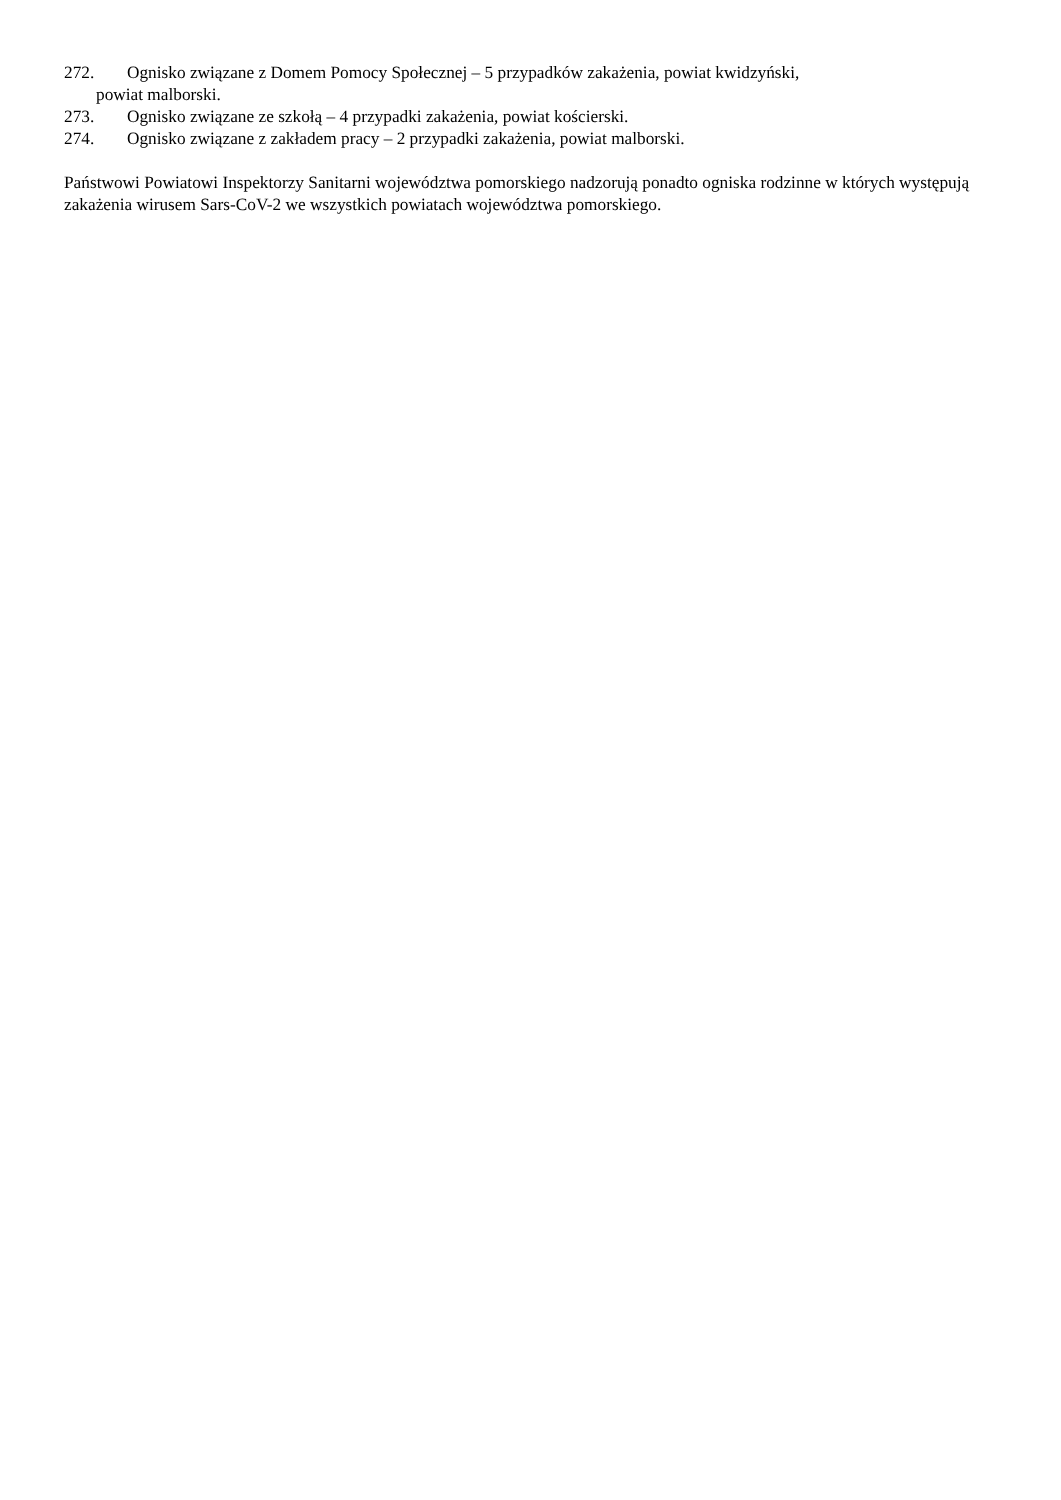272. Ognisko związane z Domem Pomocy Społecznej – 5 przypadków zakażenia, powiat kwidzyński,
powiat malborski.
273. Ognisko związane ze szkołą – 4 przypadki zakażenia, powiat kościerski.
274. Ognisko związane z zakładem pracy – 2 przypadki zakażenia, powiat malborski.
Państwowi Powiatowi Inspektorzy Sanitarni województwa pomorskiego nadzorują ponadto ogniska rodzinne w których występują zakażenia wirusem Sars-CoV-2 we wszystkich powiatach województwa pomorskiego.